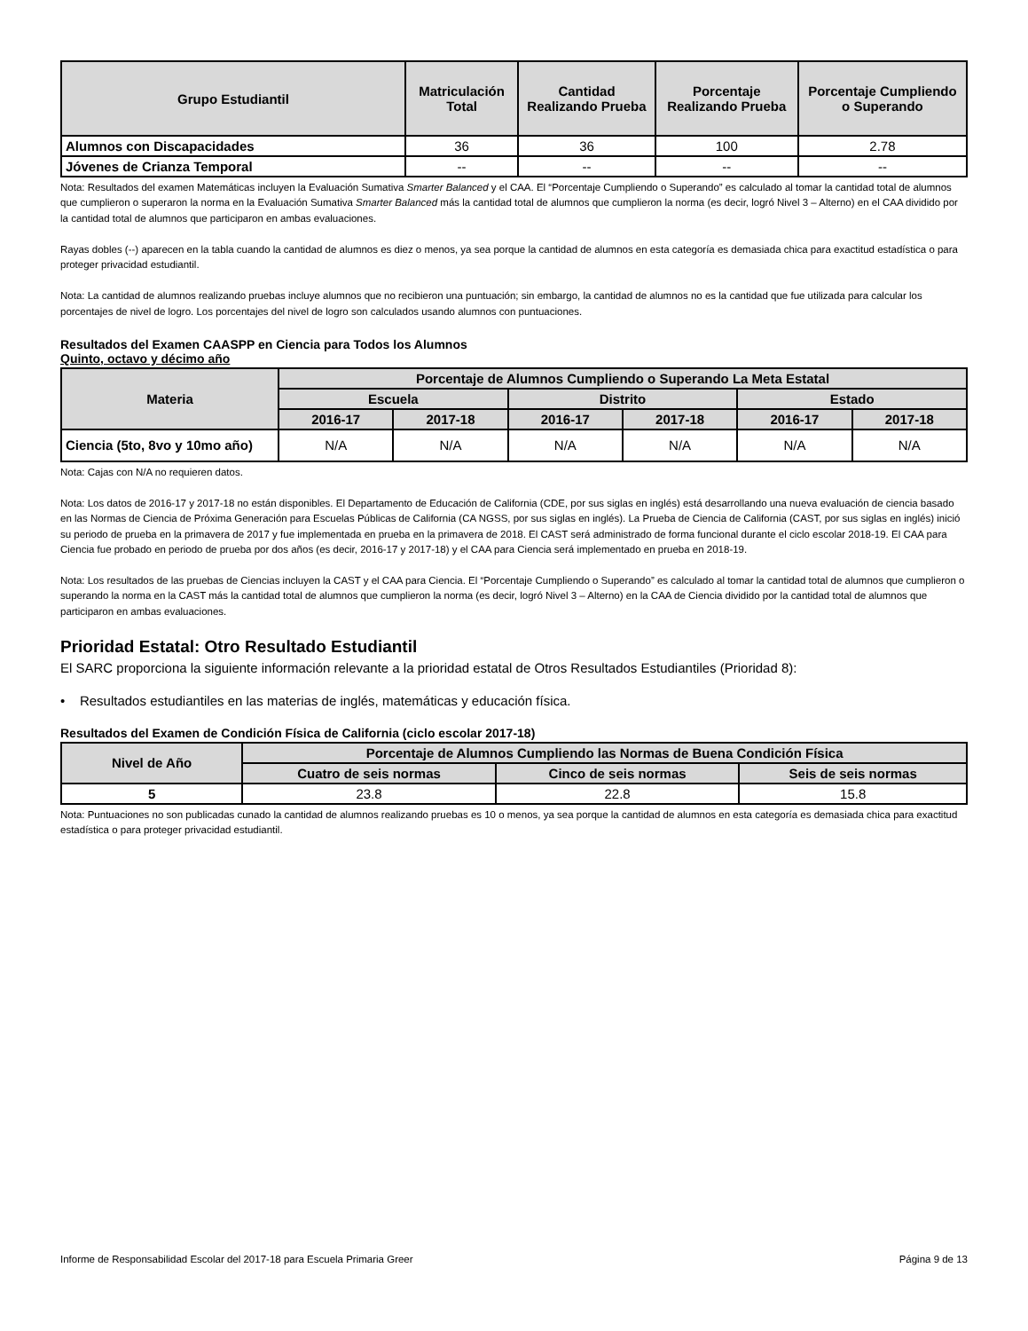| Grupo Estudiantil | Matriculación Total | Cantidad Realizando Prueba | Porcentaje Realizando Prueba | Porcentaje Cumpliendo o Superando |
| --- | --- | --- | --- | --- |
| Alumnos con Discapacidades | 36 | 36 | 100 | 2.78 |
| Jóvenes de Crianza Temporal | -- | -- | -- | -- |
Nota: Resultados del examen Matemáticas incluyen la Evaluación Sumativa Smarter Balanced y el CAA. El “Porcentaje Cumpliendo o Superando” es calculado al tomar la cantidad total de alumnos que cumplieron o superaron la norma en la Evaluación Sumativa Smarter Balanced más la cantidad total de alumnos que cumplieron la norma (es decir, logró Nivel 3 – Alterno) en el CAA dividido por la cantidad total de alumnos que participaron en ambas evaluaciones.
Rayas dobles (--) aparecen en la tabla cuando la cantidad de alumnos es diez o menos, ya sea porque la cantidad de alumnos en esta categoría es demasiada chica para exactitud estadística o para proteger privacidad estudiantil.
Nota: La cantidad de alumnos realizando pruebas incluye alumnos que no recibieron una puntuación; sin embargo, la cantidad de alumnos no es la cantidad que fue utilizada para calcular los porcentajes de nivel de logro. Los porcentajes del nivel de logro son calculados usando alumnos con puntuaciones.
Resultados del Examen CAASPP en Ciencia para Todos los Alumnos
Quinto, octavo y décimo año
| Materia | Porcentaje de Alumnos Cumpliendo o Superando La Meta Estatal | | | | | |
| --- | --- | --- | --- | --- | --- | --- |
| | Escuela | | Distrito | | Estado | |
| | 2016-17 | 2017-18 | 2016-17 | 2017-18 | 2016-17 | 2017-18 |
| Ciencia (5to, 8vo y 10mo año) | N/A | N/A | N/A | N/A | N/A | N/A |
Nota: Cajas con N/A no requieren datos.
Nota: Los datos de 2016-17 y 2017-18 no están disponibles. El Departamento de Educación de California (CDE, por sus siglas en inglés) está desarrollando una nueva evaluación de ciencia basado en las Normas de Ciencia de Próxima Generación para Escuelas Públicas de California (CA NGSS, por sus siglas en inglés). La Prueba de Ciencia de California (CAST, por sus siglas en inglés) inició su periodo de prueba en la primavera de 2017 y fue implementada en prueba en la primavera de 2018. El CAST será administrado de forma funcional durante el ciclo escolar 2018-19. El CAA para Ciencia fue probado en periodo de prueba por dos años (es decir, 2016-17 y 2017-18) y el CAA para Ciencia será implementado en prueba en 2018-19.
Nota: Los resultados de las pruebas de Ciencias incluyen la CAST y el CAA para Ciencia. El “Porcentaje Cumpliendo o Superando” es calculado al tomar la cantidad total de alumnos que cumplieron o superando la norma en la CAST más la cantidad total de alumnos que cumplieron la norma (es decir, logró Nivel 3 – Alterno) en la CAA de Ciencia dividido por la cantidad total de alumnos que participaron en ambas evaluaciones.
Prioridad Estatal: Otro Resultado Estudiantil
El SARC proporciona la siguiente información relevante a la prioridad estatal de Otros Resultados Estudiantiles (Prioridad 8):
• Resultados estudiantiles en las materias de inglés, matemáticas y educación física.
Resultados del Examen de Condición Física de California (ciclo escolar 2017-18)
| Nivel de Año | Porcentaje de Alumnos Cumpliendo las Normas de Buena Condición Física | | |
| --- | --- | --- | --- |
| | Cuatro de seis normas | Cinco de seis normas | Seis de seis normas |
| 5 | 23.8 | 22.8 | 15.8 |
Nota: Puntuaciones no son publicadas cunado la cantidad de alumnos realizando pruebas es 10 o menos, ya sea porque la cantidad de alumnos en esta categoría es demasiada chica para exactitud estadística o para proteger privacidad estudiantil.
Informe de Responsabilidad Escolar del 2017-18 para Escuela Primaria Greer Página 9 de 13